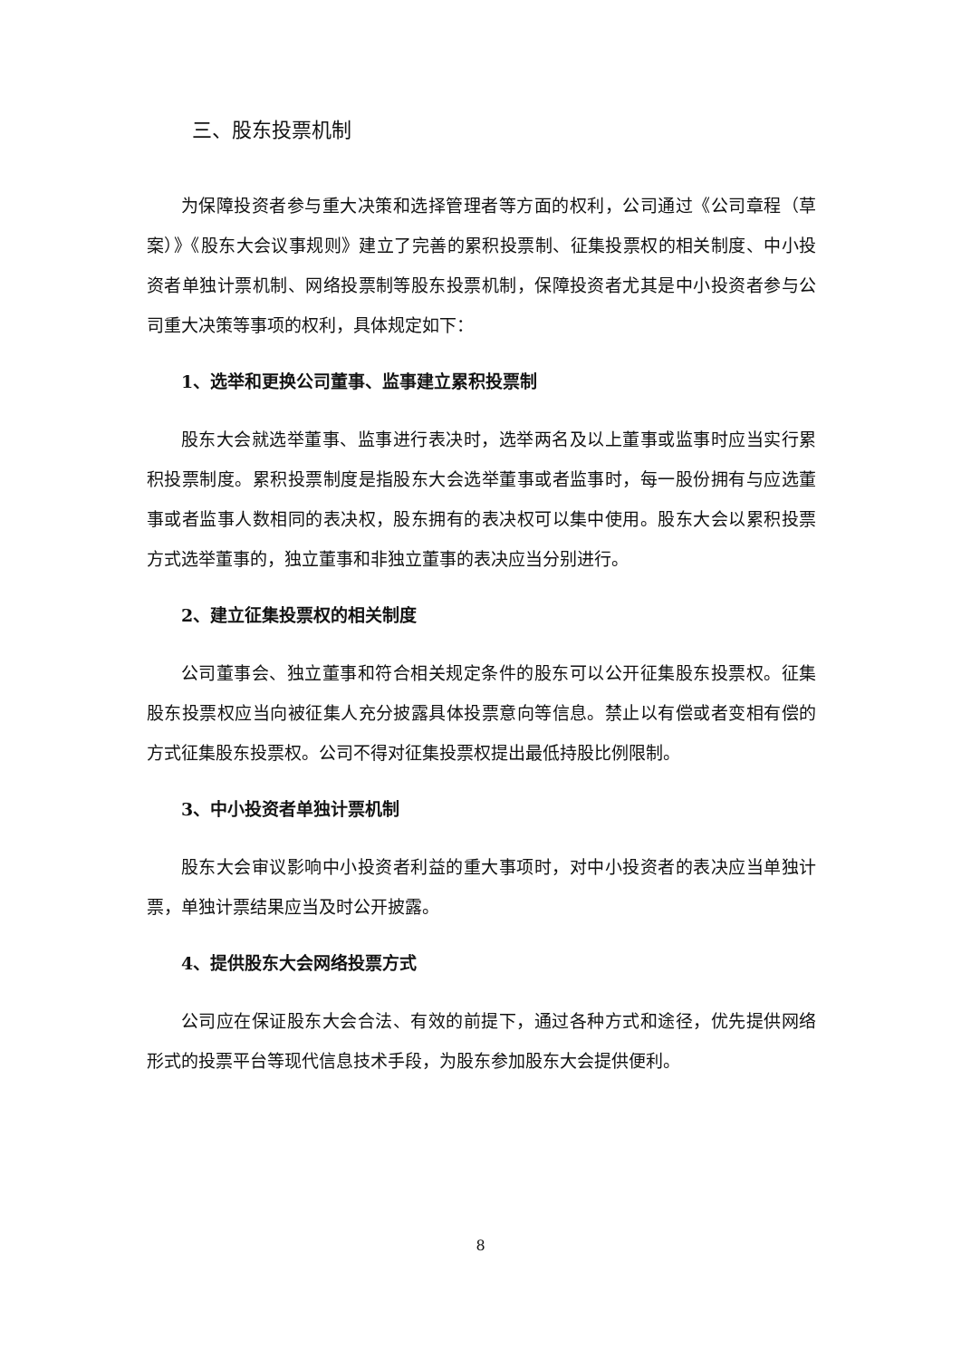三、股东投票机制
为保障投资者参与重大决策和选择管理者等方面的权利，公司通过《公司章程（草案）》《股东大会议事规则》建立了完善的累积投票制、征集投票权的相关制度、中小投资者单独计票机制、网络投票制等股东投票机制，保障投资者尤其是中小投资者参与公司重大决策等事项的权利，具体规定如下：
1、选举和更换公司董事、监事建立累积投票制
股东大会就选举董事、监事进行表决时，选举两名及以上董事或监事时应当实行累积投票制度。累积投票制度是指股东大会选举董事或者监事时，每一股份拥有与应选董事或者监事人数相同的表决权，股东拥有的表决权可以集中使用。股东大会以累积投票方式选举董事的，独立董事和非独立董事的表决应当分别进行。
2、建立征集投票权的相关制度
公司董事会、独立董事和符合相关规定条件的股东可以公开征集股东投票权。征集股东投票权应当向被征集人充分披露具体投票意向等信息。禁止以有偿或者变相有偿的方式征集股东投票权。公司不得对征集投票权提出最低持股比例限制。
3、中小投资者单独计票机制
股东大会审议影响中小投资者利益的重大事项时，对中小投资者的表决应当单独计票，单独计票结果应当及时公开披露。
4、提供股东大会网络投票方式
公司应在保证股东大会合法、有效的前提下，通过各种方式和途径，优先提供网络形式的投票平台等现代信息技术手段，为股东参加股东大会提供便利。
8